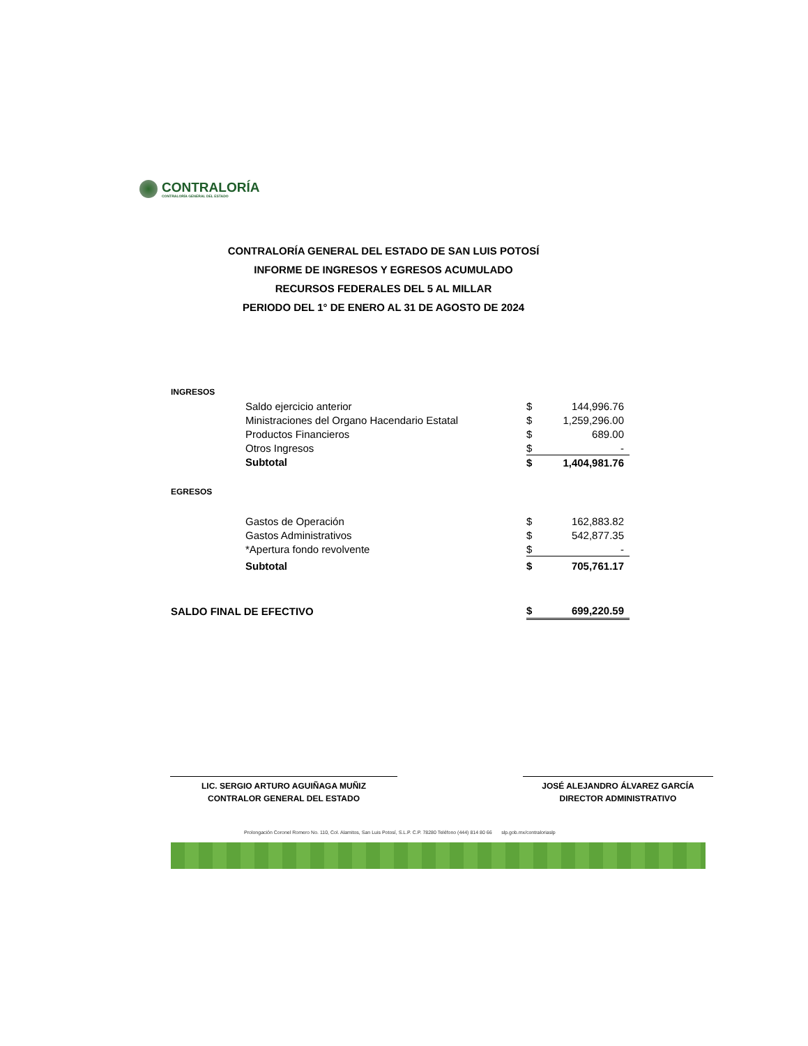CONTRALORÍA
CONTRALORÍA GENERAL DEL ESTADO
CONTRALORÍA GENERAL DEL ESTADO DE SAN LUIS POTOSÍ
INFORME DE INGRESOS Y EGRESOS ACUMULADO
RECURSOS FEDERALES DEL 5 AL MILLAR
PERIODO DEL 1° DE ENERO AL 31 DE AGOSTO DE 2024
| INGRESOS | | | |
| | Saldo ejercicio anterior | $ | 144,996.76 |
| | Ministraciones del Organo Hacendario Estatal | $ | 1,259,296.00 |
| | Productos Financieros | $ | 689.00 |
| | Otros Ingresos | $ | - |
| | Subtotal | $ | 1,404,981.76 |
| EGRESOS | | | |
| | Gastos de Operación | $ | 162,883.82 |
| | Gastos Administrativos | $ | 542,877.35 |
| | *Apertura fondo revolvente | $ | - |
| | Subtotal | $ | 705,761.17 |
| SALDO FINAL DE EFECTIVO | | $ | 699,220.59 |
LIC. SERGIO ARTURO AGUIÑAGA MUÑIZ
CONTRALOR GENERAL DEL ESTADO
JOSÉ ALEJANDRO ÁLVAREZ GARCÍA
DIRECTOR ADMINISTRATIVO
Prolongación Coronel Romero No. 110, Col. Alamitos, San Luis Potosí, S.L.P. C.P. 78280 Teléfono (444) 814 80 66 slp.gob.mx/contraloriaslp